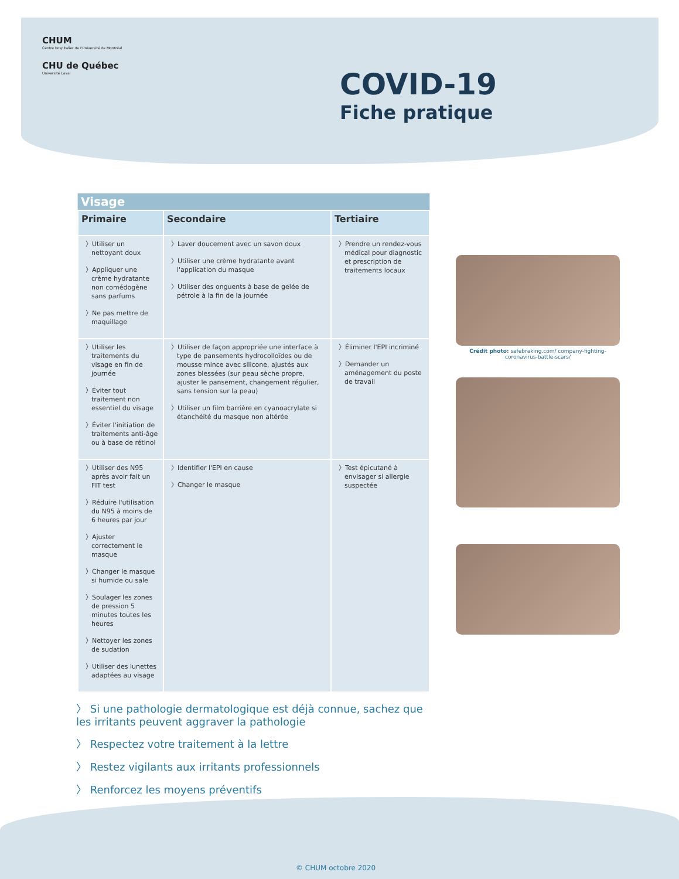CHUM
Centre hospitalier de l'Université de Montréal
CHU de Québec
Université Laval
COVID-19
Fiche pratique
| Visage | | |
| --- | --- | --- |
| Primaire | Secondaire | Tertiaire |
| 〉Utiliser un nettoyant doux 〉Appliquer une crème hydratante non comédogène sans parfums 〉Ne pas mettre de maquillage | 〉Laver doucement avec un savon doux 〉Utiliser une crème hydratante avant l'application du masque 〉Utiliser des onguents à base de gelée de pétrole à la fin de la journée | 〉Prendre un rendez-vous médical pour diagnostic et prescription de traitements locaux |
| 〉Utiliser les traitements du visage en fin de journée 〉Éviter tout traitement non essentiel du visage 〉Éviter l'initiation de traitements anti-âge ou à base de rétinol | 〉Utiliser de façon appropriée une interface à type de pansements hydrocolloïdes ou de mousse mince avec silicone, ajustés aux zones blessées (sur peau sèche propre, ajuster le pansement, changement régulier, sans tension sur la peau) 〉Utiliser un film barrière en cyanoacrylate si étanchéité du masque non altérée | 〉Éliminer l'EPI incriminé 〉Demander un aménagement du poste de travail |
| 〉Utiliser des N95 après avoir fait un FIT test 〉Réduire l'utilisation du N95 à moins de 6 heures par jour 〉Ajuster correctement le masque 〉Changer le masque si humide ou sale 〉Soulager les zones de pression 5 minutes toutes les heures 〉Nettoyer les zones de sudation 〉Utiliser des lunettes adaptées au visage | 〉Identifier l'EPI en cause 〉Changer le masque | 〉Test épicutané à envisager si allergie suspectée |
Crédit photo: safebraking.com/ company-fighting-coronavirus-battle-scars/
〉 Si une pathologie dermatologique est déjà connue, sachez que les irritants peuvent aggraver la pathologie
〉 Respectez votre traitement à la lettre
〉 Restez vigilants aux irritants professionnels
〉 Renforcez les moyens préventifs
© CHUM octobre 2020